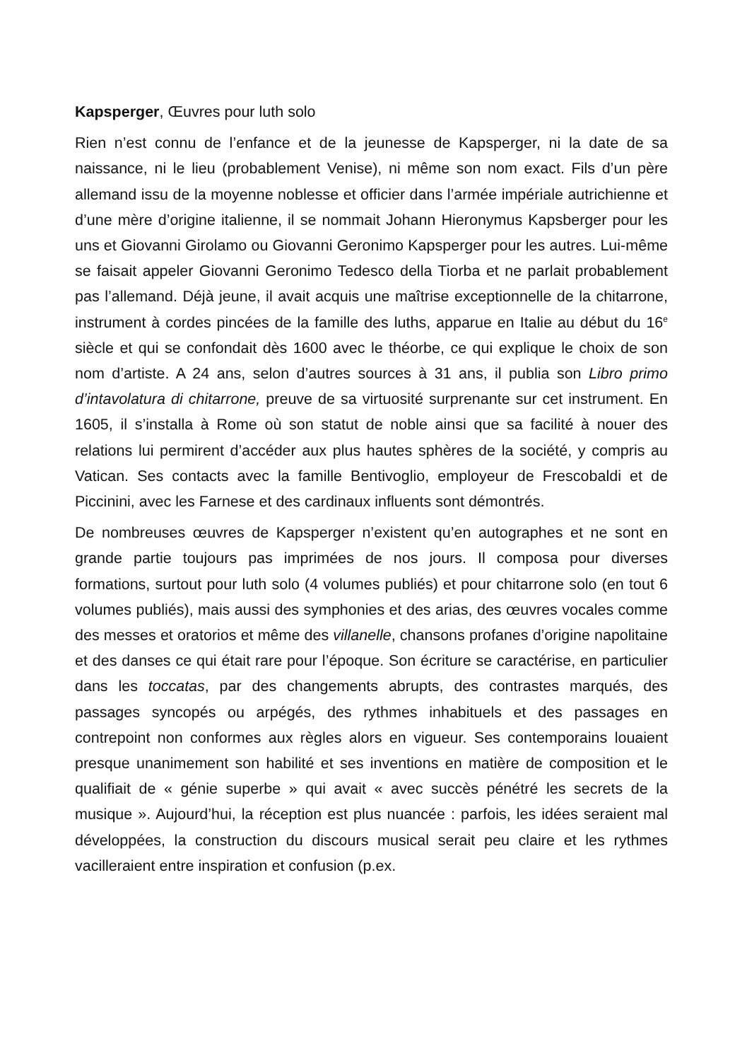Kapsperger, Œuvres pour luth solo
Rien n’est connu de l’enfance et de la jeunesse de Kapsperger, ni la date de sa naissance, ni le lieu (probablement Venise), ni même son nom exact. Fils d’un père allemand issu de la moyenne noblesse et officier dans l’armée impériale autrichienne et d’une mère d’origine italienne, il se nommait Johann Hieronymus Kapsberger pour les uns et Giovanni Girolamo ou Giovanni Geronimo Kapsperger pour les autres. Lui-même se faisait appeler Giovanni Geronimo Tedesco della Tiorba et ne parlait probablement pas l’allemand. Déjà jeune, il avait acquis une maîtrise exceptionnelle de la chitarrone, instrument à cordes pincées de la famille des luths, apparue en Italie au début du 16<sup>e</sup> siècle et qui se confondait dès 1600 avec le théorbe, ce qui explique le choix de son nom d’artiste. A 24 ans, selon d’autres sources à 31 ans, il publia son Libro primo d’intavolatura di chitarrone, preuve de sa virtuosité surprenante sur cet instrument. En 1605, il s’installa à Rome où son statut de noble ainsi que sa facilité à nouer des relations lui permirent d’accéder aux plus hautes sphères de la société, y compris au Vatican. Ses contacts avec la famille Bentivoglio, employeur de Frescobaldi et de Piccinini, avec les Farnese et des cardinaux influents sont démontrés.
De nombreuses œuvres de Kapsperger n’existent qu’en autographes et ne sont en grande partie toujours pas imprimées de nos jours. Il composa pour diverses formations, surtout pour luth solo (4 volumes publiés) et pour chitarrone solo (en tout 6 volumes publiés), mais aussi des symphonies et des arias, des œuvres vocales comme des messes et oratorios et même des villanelle, chansons profanes d’origine napolitaine et des danses ce qui était rare pour l’époque. Son écriture se caractérise, en particulier dans les toccatas, par des changements abrupts, des contrastes marqués, des passages syncopés ou arpégés, des rythmes inhabituels et des passages en contrepoint non conformes aux règles alors en vigueur. Ses contemporains louaient presque unanimement son habilité et ses inventions en matière de composition et le qualifiait de « génie superbe » qui avait « avec succès pénétré les secrets de la musique ». Aujourd’hui, la réception est plus nuancée : parfois, les idées seraient mal développées, la construction du discours musical serait peu claire et les rythmes vacilleraient entre inspiration et confusion (p.ex.